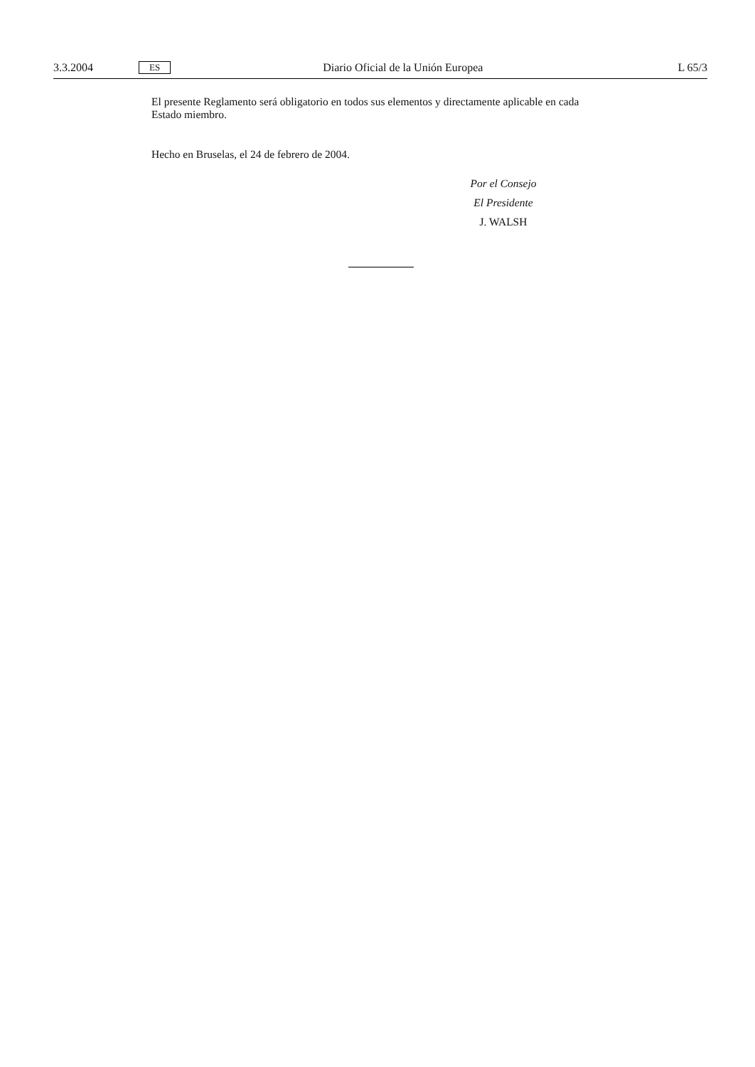3.3.2004 ES Diario Oficial de la Unión Europea L 65/3
El presente Reglamento será obligatorio en todos sus elementos y directamente aplicable en cada Estado miembro.
Hecho en Bruselas, el 24 de febrero de 2004.
Por el Consejo
El Presidente
J. WALSH